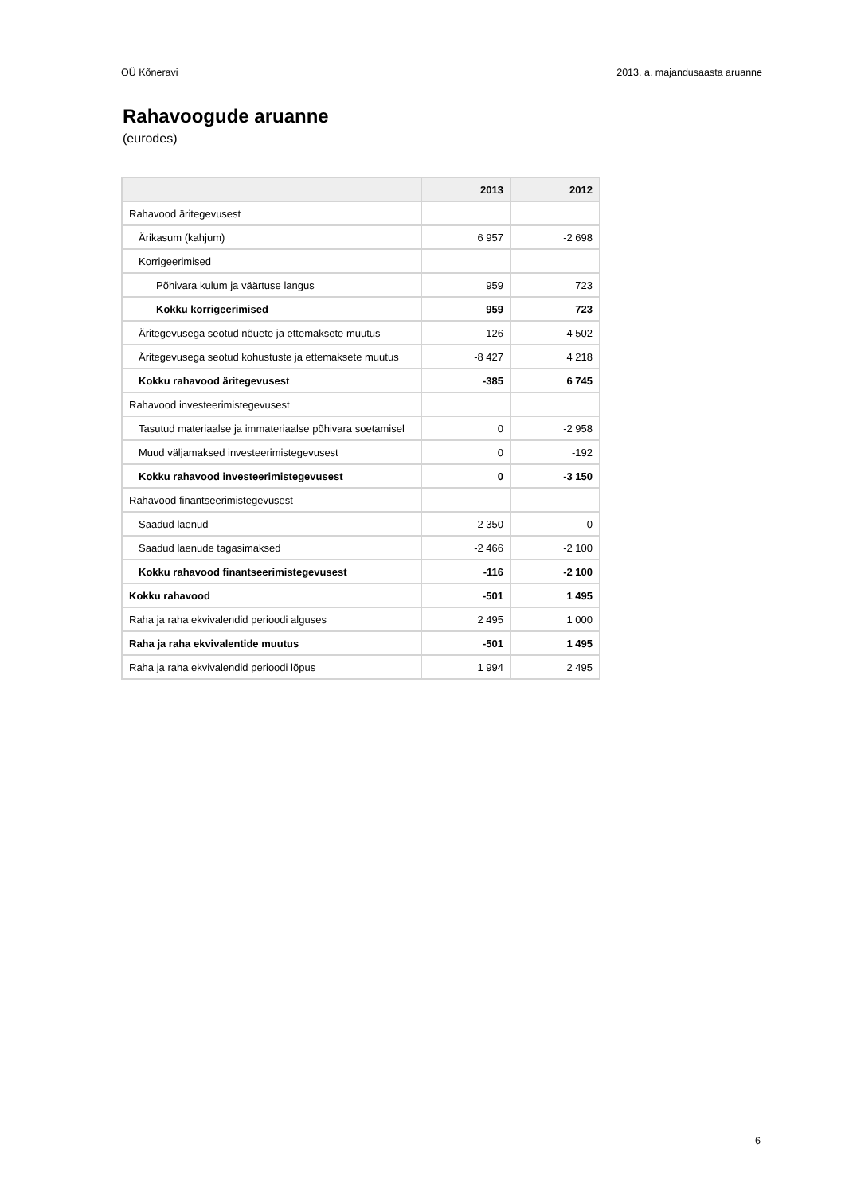OÜ Kõneravi 2013. a. majandusaasta aruanne
Rahavoogude aruanne
(eurodes)
| | 2013 | 2012 |
| --- | --- | --- |
| Rahavood äritegevusest | | |
| Ärikasum (kahjum) | 6 957 | -2 698 |
| Korrigeerimised | | |
| Põhivara kulum ja väärtuse langus | 959 | 723 |
| Kokku korrigeerimised | 959 | 723 |
| Äritegevusega seotud nõuete ja ettemaksete muutus | 126 | 4 502 |
| Äritegevusega seotud kohustuste ja ettemaksete muutus | -8 427 | 4 218 |
| Kokku rahavood äritegevusest | -385 | 6 745 |
| Rahavood investeerimistegevusest | | |
| Tasutud materiaalse ja immateriaalse põhivara soetamisel | 0 | -2 958 |
| Muud väljamaksed investeerimistegevusest | 0 | -192 |
| Kokku rahavood investeerimistegevusest | 0 | -3 150 |
| Rahavood finantseerimistegevusest | | |
| Saadud laenud | 2 350 | 0 |
| Saadud laenude tagasimaksed | -2 466 | -2 100 |
| Kokku rahavood finantseerimistegevusest | -116 | -2 100 |
| Kokku rahavood | -501 | 1 495 |
| Raha ja raha ekvivalendid perioodi alguses | 2 495 | 1 000 |
| Raha ja raha ekvivalentide muutus | -501 | 1 495 |
| Raha ja raha ekvivalendid perioodi lõpus | 1 994 | 2 495 |
6